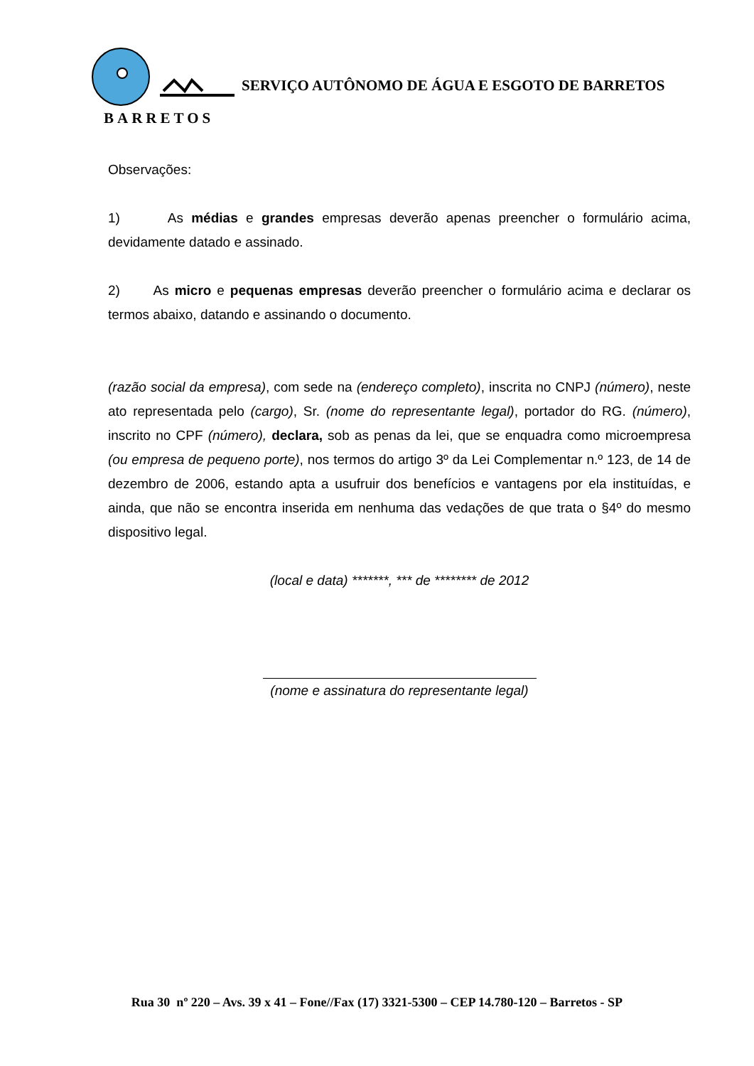BARRETOS
SERVIÇO AUTÔNOMO DE ÁGUA E ESGOTO DE BARRETOS
Observações:
1) As médias e grandes empresas deverão apenas preencher o formulário acima, devidamente datado e assinado.
2) As micro e pequenas empresas deverão preencher o formulário acima e declarar os termos abaixo, datando e assinando o documento.
(razão social da empresa), com sede na (endereço completo), inscrita no CNPJ (número), neste ato representada pelo (cargo), Sr. (nome do representante legal), portador do RG. (número), inscrito no CPF (número), declara, sob as penas da lei, que se enquadra como microempresa (ou empresa de pequeno porte), nos termos do artigo 3º da Lei Complementar n.º 123, de 14 de dezembro de 2006, estando apta a usufruir dos benefícios e vantagens por ela instituídas, e ainda, que não se encontra inserida em nenhuma das vedações de que trata o §4º do mesmo dispositivo legal.
(local e data) *******, *** de ******** de 2012
(nome e assinatura do representante legal)
Rua 30 nº 220 – Avs. 39 x 41 – Fone//Fax (17) 3321-5300 – CEP 14.780-120 – Barretos - SP